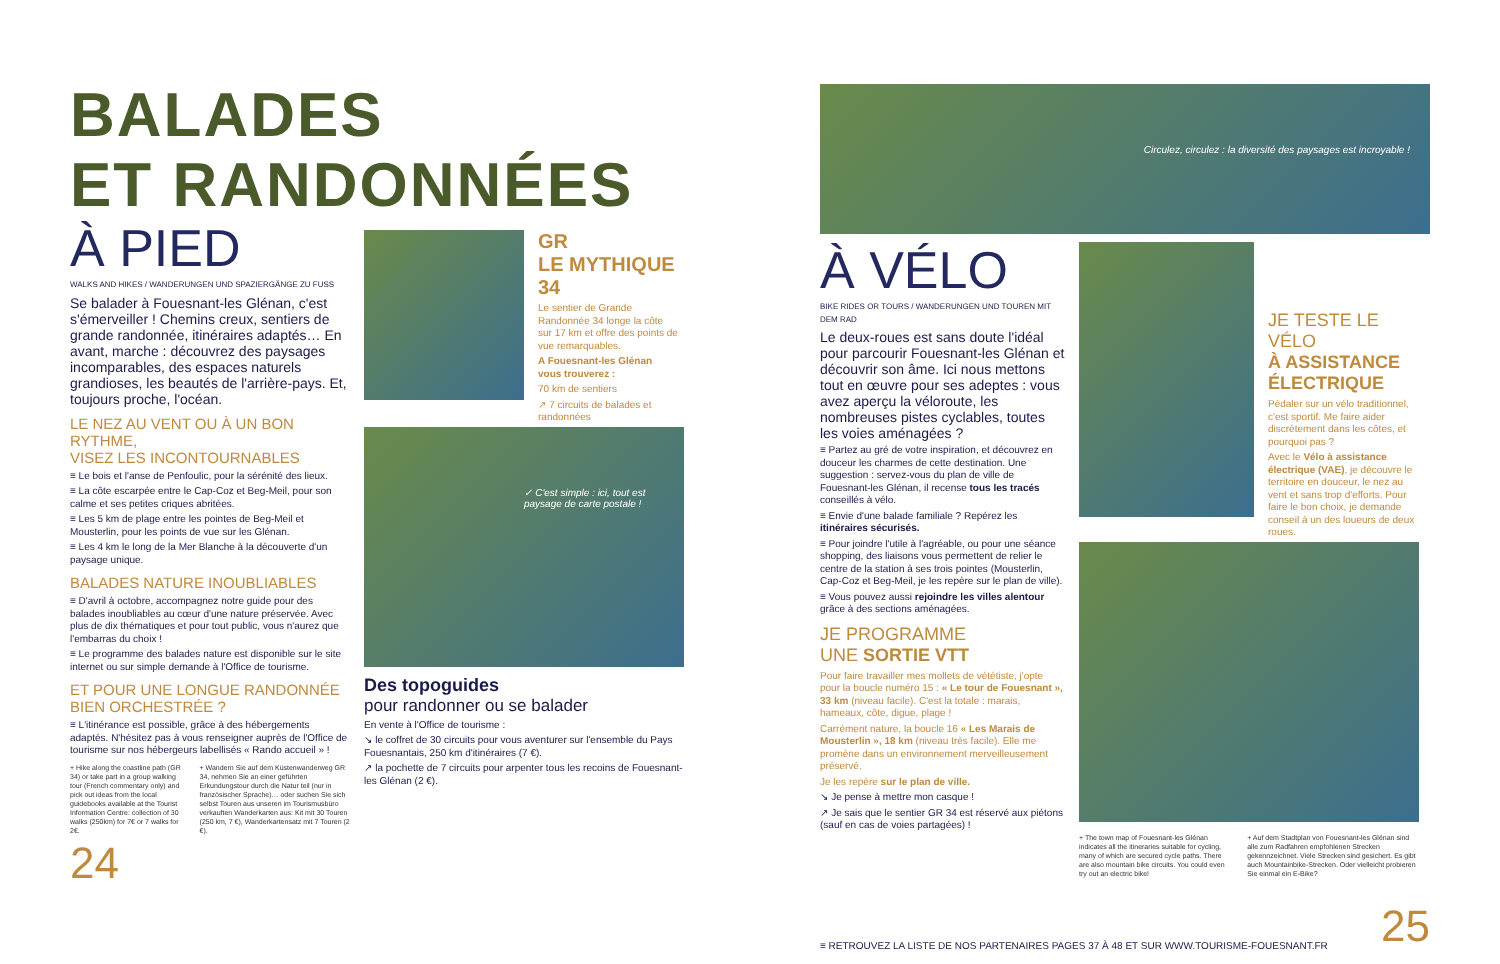BALADES
ET RANDONNÉES
À PIED
WALKS AND HIKES / WANDERUNGEN UND SPAZIERGÄNGE ZU FUSS
Se balader à Fouesnant-les Glénan, c'est s'émerveiller ! Chemins creux, sentiers de grande randonnée, itinéraires adaptés… En avant, marche : découvrez des paysages incomparables, des espaces naturels grandioses, les beautés de l'arrière-pays. Et, toujours proche, l'océan.
LE NEZ AU VENT OU À UN BON RYTHME,
VISEZ LES INCONTOURNABLES
≡ Le bois et l'anse de Penfoulic, pour la sérénité des lieux.
≡ La côte escarpée entre le Cap-Coz et Beg-Meil, pour son calme et ses petites criques abritées.
≡ Les 5 km de plage entre les pointes de Beg-Meil et Mousterlin, pour les points de vue sur les Glénan.
≡ Les 4 km le long de la Mer Blanche à la découverte d'un paysage unique.
BALADES NATURE INOUBLIABLES
≡ D'avril à octobre, accompagnez notre guide pour des balades inoubliables au cœur d'une nature préservée. Avec plus de dix thématiques et pour tout public, vous n'aurez que l'embarras du choix !
≡ Le programme des balades nature est disponible sur le site internet ou sur simple demande à l'Office de tourisme.
ET POUR UNE LONGUE RANDONNÉE
BIEN ORCHESTRÉE ?
≡ L'itinérance est possible, grâce à des hébergements adaptés. N'hésitez pas à vous renseigner auprès de l'Office de tourisme sur nos hébergeurs labellisés « Rando accueil » !
+ Hike along the coastline path (GR 34) or take part in a group walking tour (French commentary only) and pick out ideas from the local guidebooks available at the Tourist Information Centre: collection of 30 walks (250km) for 7€ or 7 walks for 2€.
+ Wandern Sie auf dem Küstenwanderweg GR 34, nehmen Sie an einer geführten Erkundungstour durch die Natur teil (nur in französischer Sprache)… oder suchen Sie sich selbst Touren aus unseren im Tourismusbüro verkauften Wanderkarten aus: Kit mit 30 Touren (250 km, 7 €), Wanderkartensatz mit 7 Touren (2 €).
24
GR
LE MYTHIQUE 34
Le sentier de Grande Randonnée 34 longe la côte sur 17 km et offre des points de vue remarquables.
A Fouesnant-les Glénan vous trouverez :
70 km de sentiers
↗ 7 circuits de balades et randonnées
✓ C'est simple : ici, tout est paysage de carte postale !
Des topoguides
pour randonner ou se balader
En vente à l'Office de tourisme :
↘ le coffret de 30 circuits pour vous aventurer sur l'ensemble du Pays Fouesnantais, 250 km d'itinéraires (7 €).
↗ la pochette de 7 circuits pour arpenter tous les recoins de Fouesnant-les Glénan (2 €).
Circulez, circulez : la diversité des paysages est incroyable !
À VÉLO
BIKE RIDES OR TOURS / WANDERUNGEN UND TOUREN MIT DEM RAD
Le deux-roues est sans doute l'idéal pour parcourir Fouesnant-les Glénan et découvrir son âme. Ici nous mettons tout en œuvre pour ses adeptes : vous avez aperçu la véloroute, les nombreuses pistes cyclables, toutes les voies aménagées ?
≡ Partez au gré de votre inspiration, et découvrez en douceur les charmes de cette destination. Une suggestion : servez-vous du plan de ville de Fouesnant-les Glénan, il recense tous les tracés conseillés à vélo.
≡ Envie d'une balade familiale ? Repérez les itinéraires sécurisés.
≡ Pour joindre l'utile à l'agréable, ou pour une séance shopping, des liaisons vous permettent de relier le centre de la station à ses trois pointes (Mousterlin, Cap-Coz et Beg-Meil, je les repère sur le plan de ville).
≡ Vous pouvez aussi rejoindre les villes alentour grâce à des sections aménagées.
JE PROGRAMME
UNE SORTIE VTT
Pour faire travailler mes mollets de vététiste, j'opte pour la boucle numéro 15 : « Le tour de Fouesnant », 33 km (niveau facile). C'est la totale : marais, hameaux, côte, digue, plage !
Carrément nature, la boucle 16 « Les Marais de Mousterlin », 18 km (niveau très facile). Elle me promène dans un environnement merveilleusement préservé.
Je les repère sur le plan de ville.
↘ Je pense à mettre mon casque !
↗ Je sais que le sentier GR 34 est réservé aux piétons (sauf en cas de voies partagées) !
JE TESTE LE VÉLO
À ASSISTANCE ÉLECTRIQUE
Pédaler sur un vélo traditionnel, c'est sportif. Me faire aider discrètement dans les côtes, et pourquoi pas ?
Avec le Vélo à assistance électrique (VAE), je découvre le territoire en douceur, le nez au vent et sans trop d'efforts. Pour faire le bon choix, je demande conseil à un des loueurs de deux roues.
+ The town map of Fouesnant-les Glénan indicates all the itineraries suitable for cycling, many of which are secured cycle paths. There are also mountain bike circuits. You could even try out an electric bike!
+ Auf dem Stadtplan von Fouesnant-les Glénan sind alle zum Radfahren empfohlenen Strecken gekennzeichnet. Viele Strecken sind gesichert. Es gibt auch Mountainbike-Strecken. Oder vielleicht probieren Sie einmal ein E-Bike?
≡ RETROUVEZ LA LISTE DE NOS PARTENAIRES PAGES 37 À 48 ET SUR WWW.TOURISME-FOUESNANT.FR 25